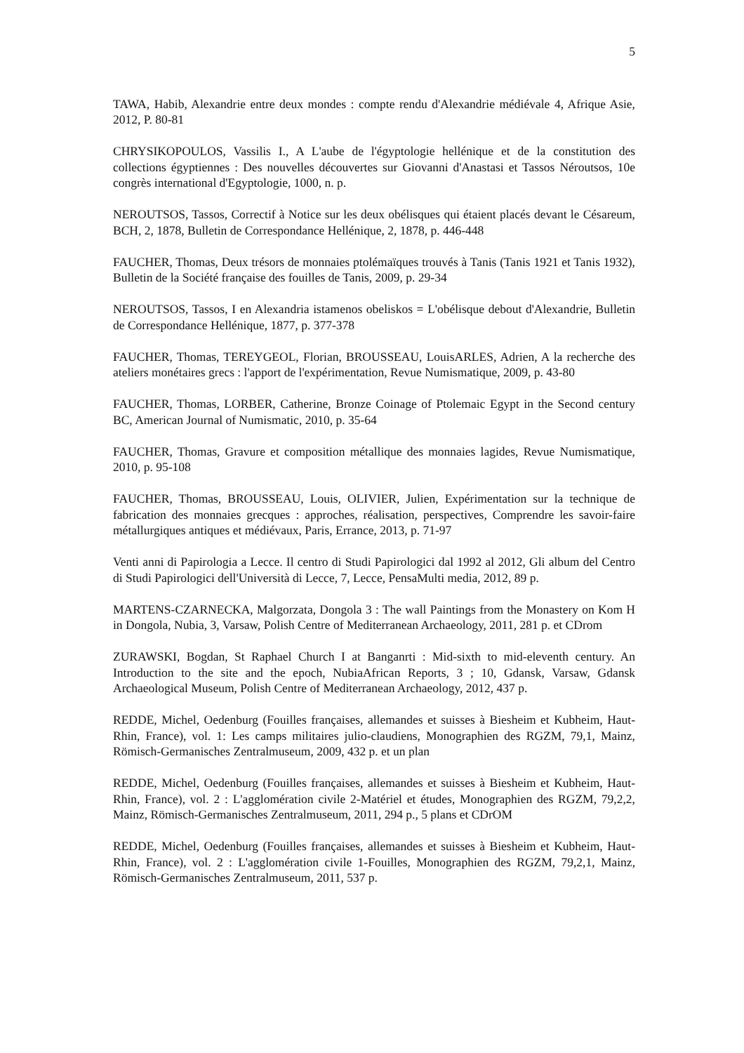5
TAWA, Habib, Alexandrie entre deux mondes : compte rendu d'Alexandrie médiévale 4, Afrique Asie, 2012, P. 80-81
CHRYSIKOPOULOS, Vassilis I., A L'aube de l'égyptologie hellénique et de la constitution des collections égyptiennes : Des nouvelles découvertes sur Giovanni d'Anastasi et Tassos Néroutsos, 10e congrès international d'Egyptologie, 1000, n. p.
NEROUTSOS, Tassos, Correctif à Notice sur les deux obélisques qui étaient placés devant le Césareum, BCH, 2, 1878, Bulletin de Correspondance Hellénique, 2, 1878, p. 446-448
FAUCHER, Thomas, Deux trésors de monnaies ptolémaïques trouvés à Tanis (Tanis 1921 et Tanis 1932), Bulletin de la Société française des fouilles de Tanis, 2009, p. 29-34
NEROUTSOS, Tassos, I en Alexandria istamenos obeliskos = L'obélisque debout d'Alexandrie, Bulletin de Correspondance Hellénique, 1877, p. 377-378
FAUCHER, Thomas, TEREYGEOL, Florian, BROUSSEAU, LouisARLES, Adrien, A la recherche des ateliers monétaires grecs : l'apport de l'expérimentation, Revue Numismatique, 2009, p. 43-80
FAUCHER, Thomas, LORBER, Catherine, Bronze Coinage of Ptolemaic Egypt in the Second century BC, American Journal of Numismatic, 2010, p. 35-64
FAUCHER, Thomas, Gravure et composition métallique des monnaies lagides, Revue Numismatique, 2010, p. 95-108
FAUCHER, Thomas, BROUSSEAU, Louis, OLIVIER, Julien, Expérimentation sur la technique de fabrication des monnaies grecques : approches, réalisation, perspectives, Comprendre les savoir-faire métallurgiques antiques et médiévaux, Paris, Errance, 2013, p. 71-97
Venti anni di Papirologia a Lecce. Il centro di Studi Papirologici dal 1992 al 2012, Gli album del Centro di Studi Papirologici dell'Università di Lecce, 7, Lecce, PensaMulti media, 2012, 89 p.
MARTENS-CZARNECKA, Malgorzata, Dongola 3 : The wall Paintings from the Monastery on Kom H in Dongola, Nubia, 3, Varsaw, Polish Centre of Mediterranean Archaeology, 2011, 281 p. et CDrom
ZURAWSKI, Bogdan, St Raphael Church I at Banganrti : Mid-sixth to mid-eleventh century. An Introduction to the site and the epoch, NubiaAfrican Reports, 3 ; 10, Gdansk, Varsaw, Gdansk Archaeological Museum, Polish Centre of Mediterranean Archaeology, 2012, 437 p.
REDDE, Michel, Oedenburg (Fouilles françaises, allemandes et suisses à Biesheim et Kubheim, Haut-Rhin, France), vol. 1: Les camps militaires julio-claudiens, Monographien des RGZM, 79,1, Mainz, Römisch-Germanisches Zentralmuseum, 2009, 432 p. et un plan
REDDE, Michel, Oedenburg (Fouilles françaises, allemandes et suisses à Biesheim et Kubheim, Haut-Rhin, France), vol. 2 : L'agglomération civile 2-Matériel et études, Monographien des RGZM, 79,2,2, Mainz, Römisch-Germanisches Zentralmuseum, 2011, 294 p., 5 plans et CDrOM
REDDE, Michel, Oedenburg (Fouilles françaises, allemandes et suisses à Biesheim et Kubheim, Haut-Rhin, France), vol. 2 : L'agglomération civile 1-Fouilles, Monographien des RGZM, 79,2,1, Mainz, Römisch-Germanisches Zentralmuseum, 2011, 537 p.